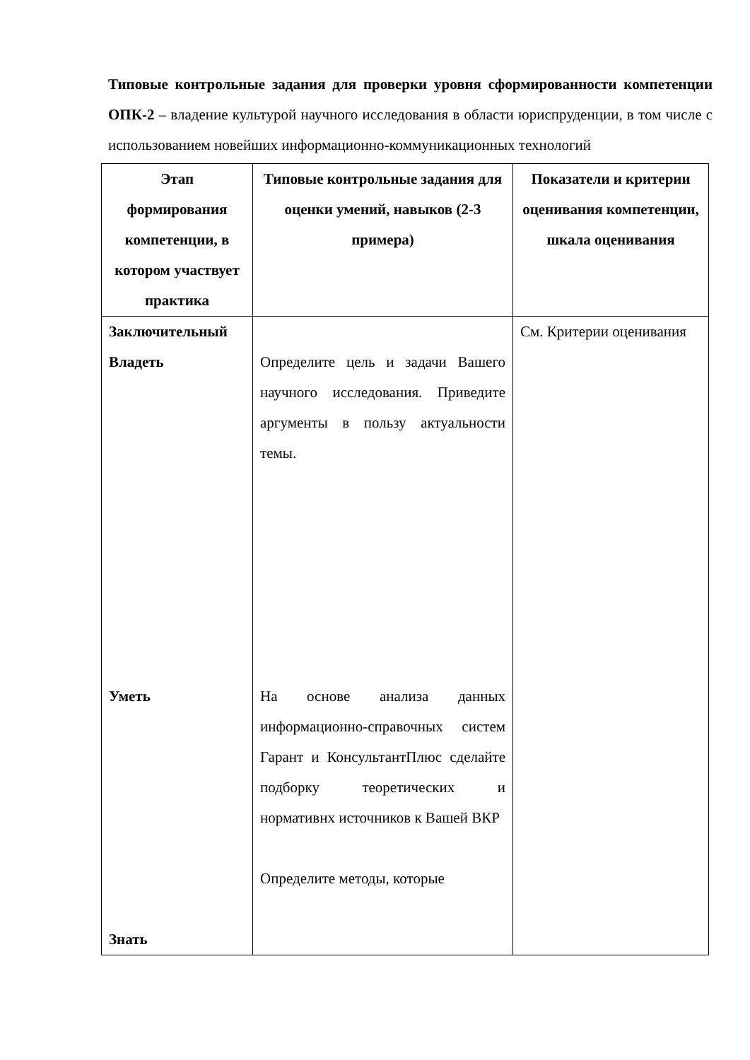Типовые контрольные задания для проверки уровня сформированности компетенции ОПК-2 – владение культурой научного исследования в области юриспруденции, в том числе с использованием новейших информационно-коммуникационных технологий
| Этап формирования компетенции, в котором участвует практика | Типовые контрольные задания для оценки умений, навыков (2-3 примера) | Показатели и критерии оценивания компетенции, шкала оценивания |
| --- | --- | --- |
| Заключительный Владеть Уметь Знать | Определите цель и задачи Вашего научного исследования. Приведите аргументы в пользу актуальности темы. На основе анализа данных информационно-справочных систем Гарант и КонсультантПлюс сделайте подборку теоретических и нормативнх источников к Вашей ВКР Определите методы, которые | См. Критерии оценивания |